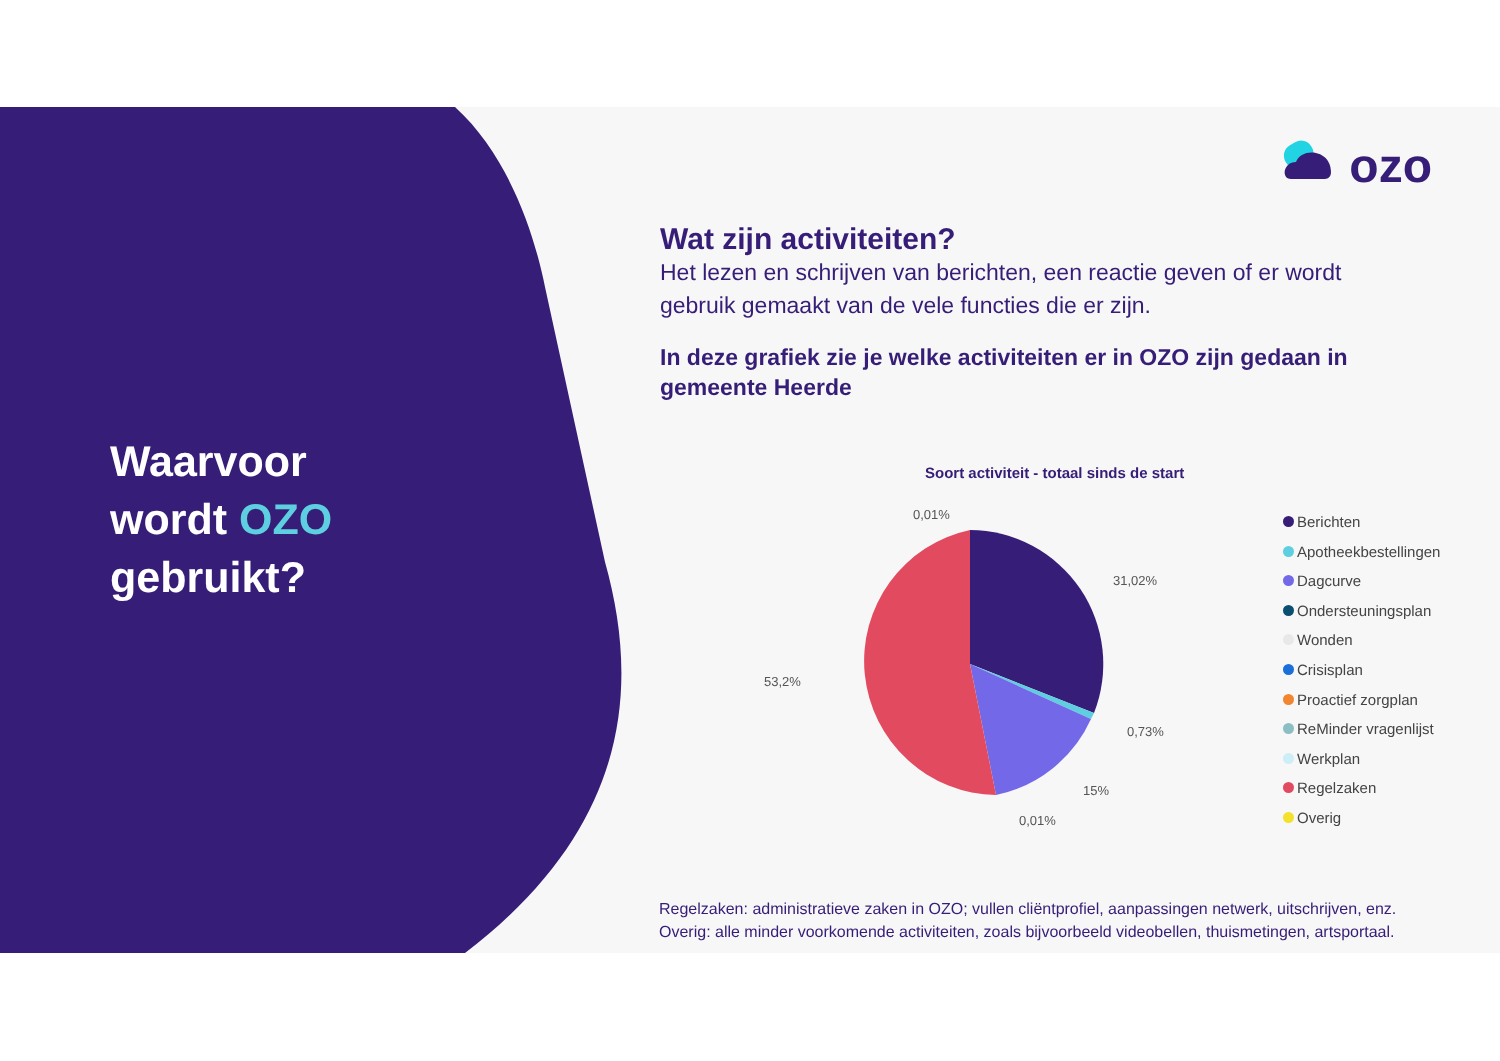Waarvoor
wordt OZO
gebruikt?
ozo
Wat zijn activiteiten?
Het lezen en schrijven van berichten, een reactie geven of er wordt gebruik gemaakt van de vele functies die er zijn.
In deze grafiek zie je welke activiteiten er in OZO zijn gedaan in gemeente Heerde
Soort activiteit - totaal sinds de start
0,01%
31,02%
0,73%
15%
0,01%
53,2%
Berichten
Apotheekbestellingen
Dagcurve
Ondersteuningsplan
Wonden
Crisisplan
Proactief zorgplan
ReMinder vragenlijst
Werkplan
Regelzaken
Overig
Regelzaken: administratieve zaken in OZO; vullen cliëntprofiel, aanpassingen netwerk, uitschrijven, enz.
Overig: alle minder voorkomende activiteiten, zoals bijvoorbeeld videobellen, thuismetingen, artsportaal.